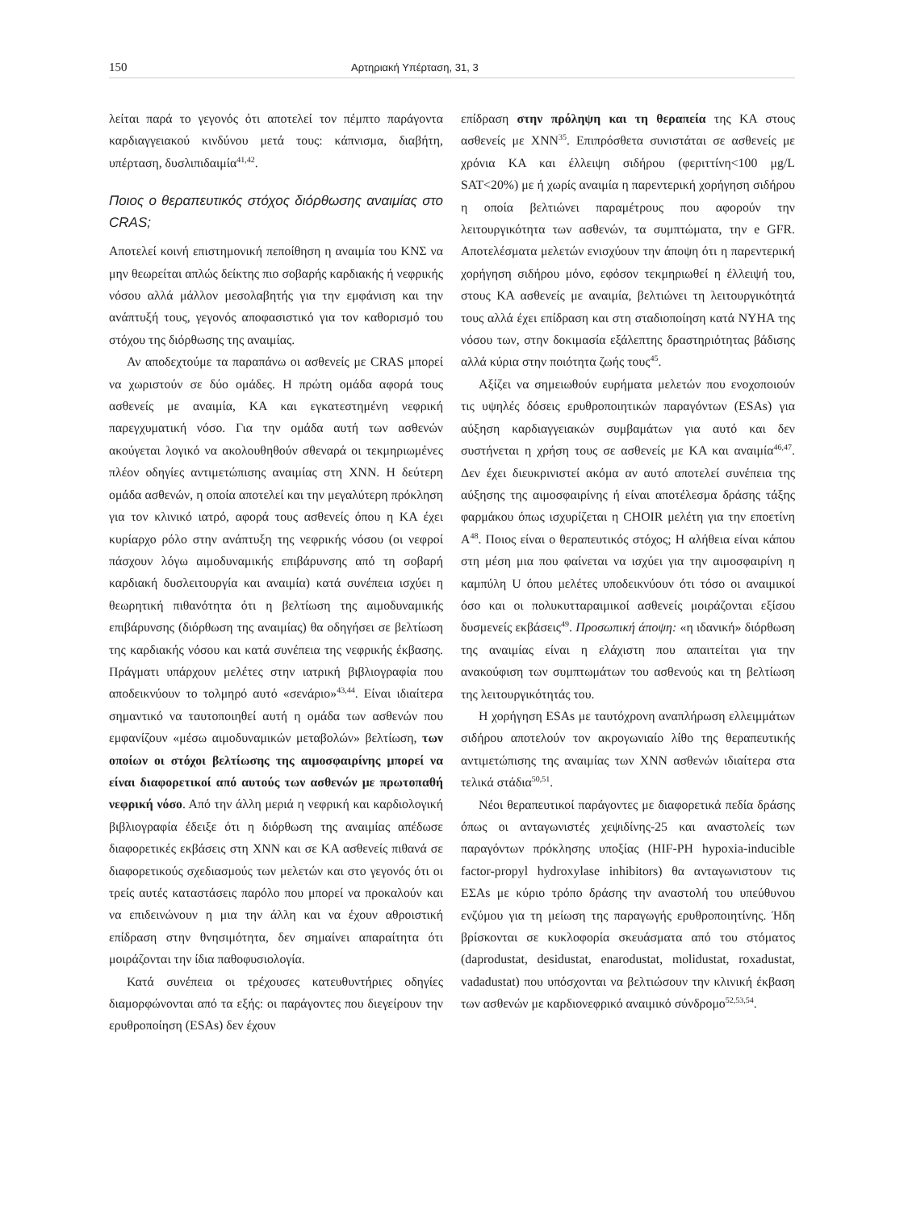150 Αρτηριακή Υπέρταση, 31, 3
λείται παρά το γεγονός ότι αποτελεί τον πέμπτο παράγοντα καρδιαγγειακού κινδύνου μετά τους: κάπνισμα, διαβήτη, υπέρταση, δυσλιπιδαιμία<sup>41,42</sup>.
Ποιος ο θεραπευτικός στόχος διόρθωσης αναιμίας στο CRAS;
Αποτελεί κοινή επιστημονική πεποίθηση η αναιμία του ΚΝΣ να μην θεωρείται απλώς δείκτης πιο σοβαρής καρδιακής ή νεφρικής νόσου αλλά μάλλον μεσολαβητής για την εμφάνιση και την ανάπτυξή τους, γεγονός αποφασιστικό για τον καθορισμό του στόχου της διόρθωσης της αναιμίας.
Αν αποδεχτούμε τα παραπάνω οι ασθενείς με CRAS μπορεί να χωριστούν σε δύο ομάδες. Η πρώτη ομάδα αφορά τους ασθενείς με αναιμία, ΚΑ και εγκατεστημένη νεφρική παρεγχυματική νόσο. Για την ομάδα αυτή των ασθενών ακούγεται λογικό να ακολουθηθούν σθεναρά οι τεκμηριωμένες πλέον οδηγίες αντιμετώπισης αναιμίας στη ΧΝΝ. Η δεύτερη ομάδα ασθενών, η οποία αποτελεί και την μεγαλύτερη πρόκληση για τον κλινικό ιατρό, αφορά τους ασθενείς όπου η ΚΑ έχει κυρίαρχο ρόλο στην ανάπτυξη της νεφρικής νόσου (οι νεφροί πάσχουν λόγω αιμοδυναμικής επιβάρυνσης από τη σοβαρή καρδιακή δυσλειτουργία και αναιμία) κατά συνέπεια ισχύει η θεωρητική πιθανότητα ότι η βελτίωση της αιμοδυναμικής επιβάρυνσης (διόρθωση της αναιμίας) θα οδηγήσει σε βελτίωση της καρδιακής νόσου και κατά συνέπεια της νεφρικής έκβασης. Πράγματι υπάρχουν μελέτες στην ιατρική βιβλιογραφία που αποδεικνύουν το τολμηρό αυτό «σενάριο»<sup>43,44</sup>. Είναι ιδιαίτερα σημαντικό να ταυτοποιηθεί αυτή η ομάδα των ασθενών που εμφανίζουν «μέσω αιμοδυναμικών μεταβολών» βελτίωση, των οποίων οι στόχοι βελτίωσης της αιμοσφαιρίνης μπορεί να είναι διαφορετικοί από αυτούς των ασθενών με πρωτοπαθή νεφρική νόσο. Από την άλλη μεριά η νεφρική και καρδιολογική βιβλιογραφία έδειξε ότι η διόρθωση της αναιμίας απέδωσε διαφορετικές εκβάσεις στη ΧΝΝ και σε ΚΑ ασθενείς πιθανά σε διαφορετικούς σχεδιασμούς των μελετών και στο γεγονός ότι οι τρείς αυτές καταστάσεις παρόλο που μπορεί να προκαλούν και να επιδεινώνουν η μια την άλλη και να έχουν αθροιστική επίδραση στην θνησιμότητα, δεν σημαίνει απαραίτητα ότι μοιράζονται την ίδια παθοφυσιολογία.
Κατά συνέπεια οι τρέχουσες κατευθυντήριες οδηγίες διαμορφώνονται από τα εξής: οι παράγοντες που διεγείρουν την ερυθροποίηση (ESAs) δεν έχουν
επίδραση στην πρόληψη και τη θεραπεία της ΚΑ στους ασθενείς με ΧΝΝ<sup>35</sup>. Επιπρόσθετα συνιστάται σε ασθενείς με χρόνια ΚΑ και έλλειψη σιδήρου (φεριττίνη<100 μg/L SAT<20%) με ή χωρίς αναιμία η παρεντερική χορήγηση σιδήρου η οποία βελτιώνει παραμέτρους που αφορούν την λειτουργικότητα των ασθενών, τα συμπτώματα, την e GFR. Αποτελέσματα μελετών ενισχύουν την άποψη ότι η παρεντερική χορήγηση σιδήρου μόνο, εφόσον τεκμηριωθεί η έλλειψή του, στους ΚΑ ασθενείς με αναιμία, βελτιώνει τη λειτουργικότητά τους αλλά έχει επίδραση και στη σταδιοποίηση κατά NYHA της νόσου των, στην δοκιμασία εξάλεπτης δραστηριότητας βάδισης αλλά κύρια στην ποιότητα ζωής τους<sup>45</sup>.
Αξίζει να σημειωθούν ευρήματα μελετών που ενοχοποιούν τις υψηλές δόσεις ερυθροποιητικών παραγόντων (ESAs) για αύξηση καρδιαγγειακών συμβαμάτων για αυτό και δεν συστήνεται η χρήση τους σε ασθενείς με ΚΑ και αναιμία<sup>46,47</sup>. Δεν έχει διευκρινιστεί ακόμα αν αυτό αποτελεί συνέπεια της αύξησης της αιμοσφαιρίνης ή είναι αποτέλεσμα δράσης τάξης φαρμάκου όπως ισχυρίζεται η CHOIR μελέτη για την εποετίνη Α<sup>48</sup>. Ποιος είναι ο θεραπευτικός στόχος; Η αλήθεια είναι κάπου στη μέση μια που φαίνεται να ισχύει για την αιμοσφαιρίνη η καμπύλη U όπου μελέτες υποδεικνύουν ότι τόσο οι αναιμικοί όσο και οι πολυκυτταραιμικοί ασθενείς μοιράζονται εξίσου δυσμενείς εκβάσεις<sup>49</sup>. Προσωπική άποψη: «η ιδανική» διόρθωση της αναιμίας είναι η ελάχιστη που απαιτείται για την ανακούφιση των συμπτωμάτων του ασθενούς και τη βελτίωση της λειτουργικότητάς του.
Η χορήγηση ESAs με ταυτόχρονη αναπλήρωση ελλειμμάτων σιδήρου αποτελούν τον ακρογωνιαίο λίθο της θεραπευτικής αντιμετώπισης της αναιμίας των ΧΝΝ ασθενών ιδιαίτερα στα τελικά στάδια<sup>50,51</sup>.
Νέοι θεραπευτικοί παράγοντες με διαφορετικά πεδία δράσης όπως οι ανταγωνιστές χεψιδίνης-25 και αναστολείς των παραγόντων πρόκλησης υποξίας (HIF-PH hypoxia-inducible factor-propyl hydroxylase inhibitors) θα ανταγωνιστουν τις ΕΣΑs με κύριο τρόπο δράσης την αναστολή του υπεύθυνου ενζύμου για τη μείωση της παραγωγής ερυθροποιητίνης. Ήδη βρίσκονται σε κυκλοφορία σκευάσματα από του στόματος (daprodustat, desidustat, enarodustat, molidustat, roxadustat, vadadustat) που υπόσχονται να βελτιώσουν την κλινική έκβαση των ασθενών με καρδιονεφρικό αναιμικό σύνδρομο<sup>52,53,54</sup>.